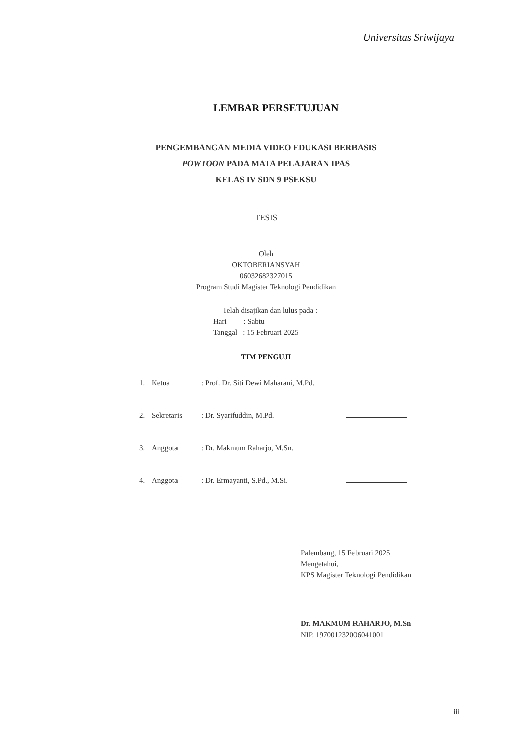Universitas Sriwijaya
LEMBAR PERSETUJUAN
PENGEMBANGAN MEDIA VIDEO EDUKASI BERBASIS
POWTOON PADA MATA PELAJARAN IPAS
KELAS IV SDN 9 PSEKSU
TESIS
Oleh
OKTOBERIANSYAH
06032682327015
Program Studi Magister Teknologi Pendidikan
Telah disajikan dan lulus pada :
Hari : Sabtu
Tanggal : 15 Februari 2025
TIM PENGUJI
| 1. | Ketua | : Prof. Dr. Siti Dewi Maharani, M.Pd. | |
| 2. | Sekretaris | : Dr. Syarifuddin, M.Pd. | |
| 3. | Anggota | : Dr. Makmum Raharjo, M.Sn. | |
| 4. | Anggota | : Dr. Ermayanti, S.Pd., M.Si. | |
Palembang, 15 Februari 2025
Mengetahui,
KPS Magister Teknologi Pendidikan
Dr. MAKMUM RAHARJO, M.Sn
NIP. 197001232006041001
iii